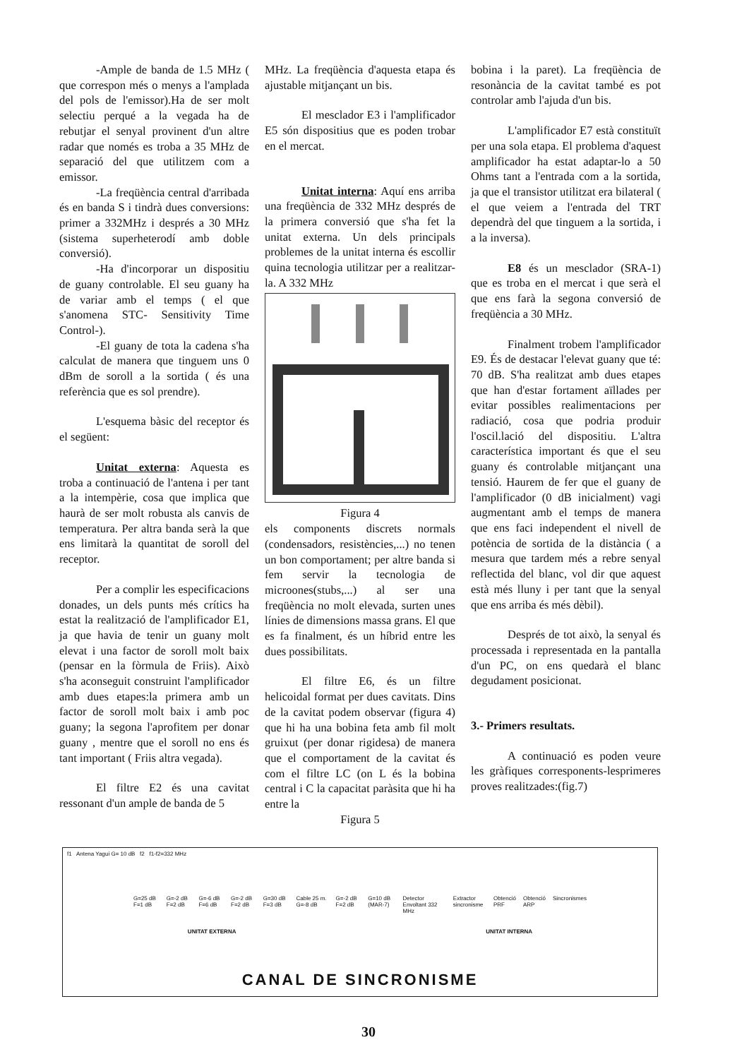-Ample de banda de 1.5 MHz ( que correspon més o menys a l'amplada del pols de l'emissor).Ha de ser molt selectiu perqué a la vegada ha de rebutjar el senyal provinent d'un altre radar que només es troba a 35 MHz de separació del que utilitzem com a emissor.
-La freqüència central d'arribada és en banda S i tindrà dues conversions: primer a 332MHz i després a 30 MHz (sistema superheterodí amb doble conversió).
-Ha d'incorporar un dispositiu de guany controlable. El seu guany ha de variar amb el temps ( el que s'anomena STC- Sensitivity Time Control-).
-El guany de tota la cadena s'ha calculat de manera que tinguem uns 0 dBm de soroll a la sortida ( és una referència que es sol prendre).
L'esquema bàsic del receptor és el següent:
Unitat externa: Aquesta es troba a continuació de l'antena i per tant a la intempèrie, cosa que implica que haurà de ser molt robusta als canvis de temperatura. Per altra banda serà la que ens limitarà la quantitat de soroll del receptor.
Per a complir les especificacions donades, un dels punts més crítics ha estat la realització de l'amplificador E1, ja que havia de tenir un guany molt elevat i una factor de soroll molt baix (pensar en la fòrmula de Friis). Això s'ha aconseguit construint l'amplificador amb dues etapes:la primera amb un factor de soroll molt baix i amb poc guany; la segona l'aprofitem per donar guany , mentre que el soroll no ens és tant important ( Friis altra vegada).
El filtre E2 és una cavitat ressonant d'un ample de banda de 5
MHz. La freqüència d'aquesta etapa és ajustable mitjançant un bis.
El mesclador E3 i l'amplificador E5 són dispositius que es poden trobar en el mercat.
Unitat interna: Aquí ens arriba una freqüència de 332 MHz després de la primera conversió que s'ha fet la unitat externa. Un dels principals problemes de la unitat interna és escollir quina tecnologia utilitzar per a realitzar-la. A 332 MHz
Figura 4
els components discrets normals (condensadors, resistències,...) no tenen un bon comportament; per altre banda si fem servir la tecnologia de microones(stubs,...) al ser una freqüència no molt elevada, surten unes línies de dimensions massa grans. El que es fa finalment, és un híbrid entre les dues possibilitats.
El filtre E6, és un filtre helicoidal format per dues cavitats. Dins de la cavitat podem observar (figura 4) que hi ha una bobina feta amb fil molt gruixut (per donar rigidesa) de manera que el comportament de la cavitat és com el filtre LC (on L és la bobina central i C la capacitat paràsita que hi ha entre la
Figura 5
bobina i la paret). La freqüència de resonància de la cavitat també es pot controlar amb l'ajuda d'un bis.
L'amplificador E7 està constituït per una sola etapa. El problema d'aquest amplificador ha estat adaptar-lo a 50 Ohms tant a l'entrada com a la sortida, ja que el transistor utilitzat era bilateral ( el que veiem a l'entrada del TRT dependrà del que tinguem a la sortida, i a la inversa).
E8 és un mesclador (SRA-1) que es troba en el mercat i que serà el que ens farà la segona conversió de freqüència a 30 MHz.
Finalment trobem l'amplificador E9. És de destacar l'elevat guany que té: 70 dB. S'ha realitzat amb dues etapes que han d'estar fortament aïllades per evitar possibles realimentacions per radiació, cosa que podria produir l'oscil.lació del dispositiu. L'altra característica important és que el seu guany és controlable mitjançant una tensió. Haurem de fer que el guany de l'amplificador (0 dB inicialment) vagi augmentant amb el temps de manera que ens faci independent el nivell de potència de sortida de la distància ( a mesura que tardem més a rebre senyal reflectida del blanc, vol dir que aquest està més lluny i per tant que la senyal que ens arriba és més dèbil).
Després de tot això, la senyal és processada i representada en la pantalla d'un PC, on ens quedarà el blanc degudament posicionat.
3.- Primers resultats.
A continuació es poden veure les gràfiques corresponents-lesprimeres proves realitzades:(fig.7)
f1 Antena Yagui G= 10 dB f2 f1-f2=332 MHz
G=25 dB F=1 dB G=-2 dB F=2 dB G=-6 dB F=6 dB G=-2 dB F=2 dB G=30 dB F=3 dB Cable 25 m. G=-8 dB G=-2 dB F=2 dB G=10 dB (MAR-7) Detector Envoltant 332 MHz Extractor sincronisme Obtenció PRF Obtenció ARP Sincronismes
UNITAT EXTERNA UNITAT INTERNA
CANAL DE SINCRONISME
30